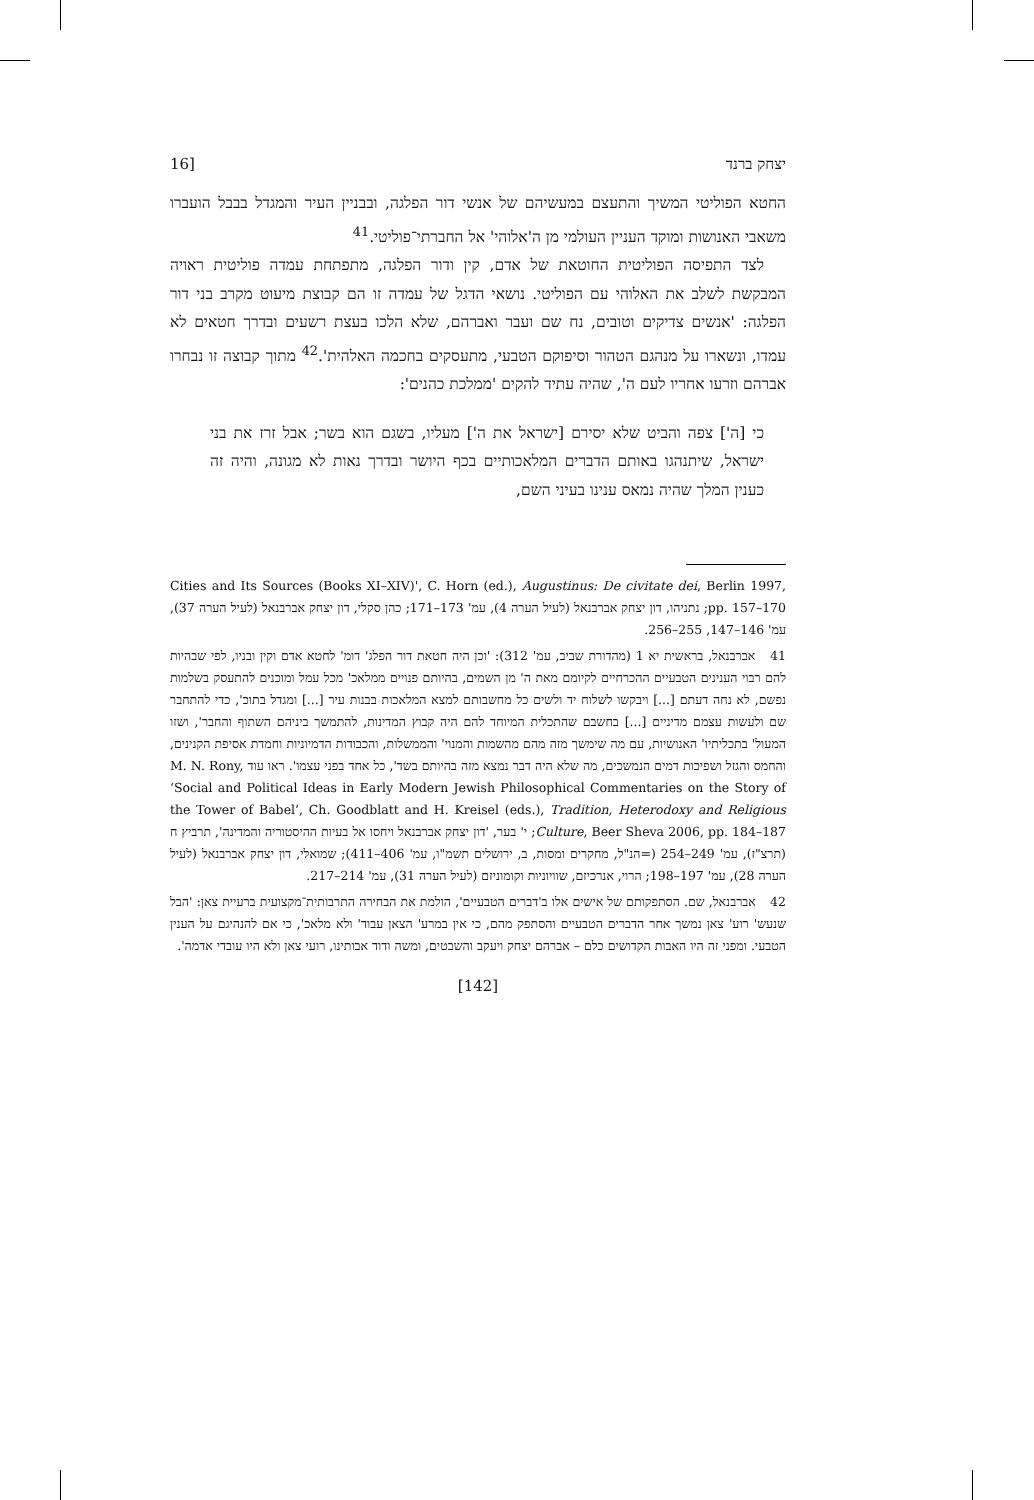יצחק ברנד [16
החטא הפוליטי המשיך והתעצם במעשיהם של אנשי דור הפלגה, ובבניין העיר והמגדל בבבל הועברו משאבי האנושות ומוקד העניין העולמי מן ה'אלוהי' אל החברתי־פוליטי.<sup>41</sup>
לצד התפיסה הפוליטית החוטאת של אדם, קין ודור הפלגה, מתפתחת עמדה פוליטית ראויה המבקשת לשלב את האלוהי עם הפוליטי. נושאי הדגל של עמדה זו הם קבוצת מיעוט מקרב בני דור הפלגה: 'אנשים צדיקים וטובים, נח שם ועבר ואברהם, שלא הלכו בעצת רשעים ובדרך חטאים לא עמדו, ונשארו על מנהגם הטהור וסיפוקם הטבעי, מתעסקים בחכמה האלהית'.<sup>42</sup> מתוך קבוצה זו נבחרו אברהם וזרעו אחריו לעם ה', שהיה עתיד להקים 'ממלכת כהנים':
כי [ה'] צפה והביט שלא יסירם [ישראל את ה'] מעליו, בשגם הוא בשר; אבל זרז את בני ישראל, שיתנהגו באותם הדברים המלאכותיים בכף היושר ובדרך נאות לא מגונה, והיה זה כענין המלך שהיה נמאס ענינו בעיני השם,
Cities and Its Sources (Books XI–XIV)', C. Horn (ed.), Augustinus: De civitate dei, Berlin 1997, pp. 157–170; נתניהו, דון יצחק אברבנאל (לעיל הערה 4), עמ' 173–171; כהן סקלי, דון יצחק אברבנאל (לעיל הערה 37), עמ' 146–147, 255–256.
41 אברבנאל, בראשית יא 1 (מהדורת שביב, עמ' 312): 'וכן היה חטאת דור הפלג' דומ' לחטא אדם וקין ובניו, לפי שבהיות להם רבוי הענינים הטבעיים ההכרחיים לקיומם מאת ה' מן השמים, בהיותם פנויים ממלאכ' מכל עמל ומוכנים להתעסק בשלמות נפשם, לא נחה דעתם [...] ויבקשו לשלוח יד ולשים כל מחשבותם למצא המלאכות בבנות עיר [...] ומגדל בתוכ', כדי להתחבר שם ולעשות עצמם מדיניים [...] בחשבם שהתכלית המיוחד להם היה קבוץ המדינות, להתמשך ביניהם השתוף והחבר', ושזו המעול' בתכליתיו' האנושיות, עם מה שימשך מזה מהם מהשמות והמנוי' והממשלות, והכבודות הדמיוניות וחמדת אסיפת הקנינים, והחמס והגזל ושפיכות דמים הנמשכים, מה שלא היה דבר נמצא מזה בהיותם בשד', כל אחד בפני עצמו'. ראו עוד M. N. Rony, ‘Social and Political Ideas in Early Modern Jewish Philosophical Commentaries on the Story of the Tower of Babel’, Ch. Goodblatt and H. Kreisel (eds.), Tradition, Heterodoxy and Religious Culture, Beer Sheva 2006, pp. 184–187; י' בער, 'דון יצחק אברבנאל ויחסו אל בעיות ההיסטוריה והמדינה', תרביץ ח (תרצ"ז), עמ' 249–254 (=הנ"ל, מחקרים ומסות, ב, ירושלים תשמ"ו, עמ' 406–411); שמואלי, דון יצחק אברבנאל (לעיל הערה 28), עמ' 197–198; הרוי, אנרכיזם, שוויוניות וקומוניזם (לעיל הערה 31), עמ' 214–217.
42 אברבנאל, שם. הסתפקותם של אישים אלו ב'דברים הטבעיים', הולמת את הבחירה התרבותית־מקצועית ברעיית צאן: 'הבל שנעש' רוע' צאן נמשך אחר הדברים הטבעיים והסתפק מהם, כי אין במרע' הצאן עבוד' ולא מלאכ', כי אם להנהיגם על הענין הטבעי. ומפני זה היו האבות הקדושים כלם – אברהם יצחק ויעקב והשבטים, ומשה ודוד אבותינו, רועי צאן ולא היו עובדי אדמה'.
[142]